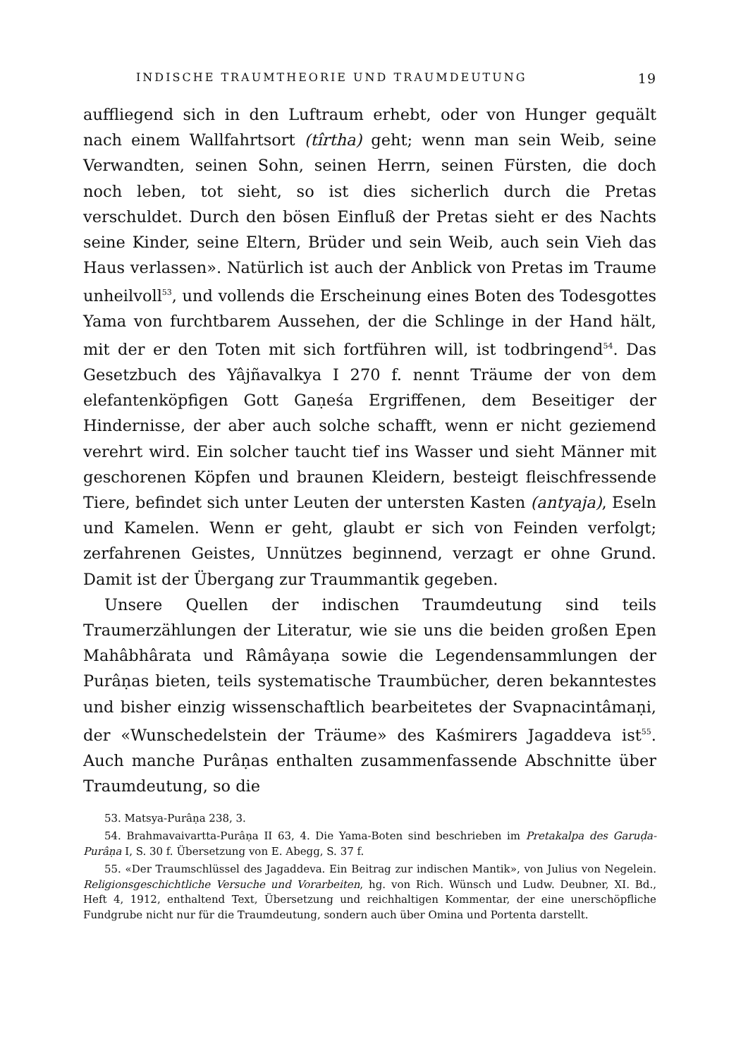INDISCHE TRAUMTHEORIE UND TRAUMDEUTUNG 19
auffliegend sich in den Luftraum erhebt, oder von Hunger gequält nach einem Wallfahrtsort (tîrtha) geht; wenn man sein Weib, seine Verwandten, seinen Sohn, seinen Herrn, seinen Fürsten, die doch noch leben, tot sieht, so ist dies sicherlich durch die Pretas verschuldet. Durch den bösen Einfluß der Pretas sieht er des Nachts seine Kinder, seine Eltern, Brüder und sein Weib, auch sein Vieh das Haus verlassen». Natürlich ist auch der Anblick von Pretas im Traume unheilvoll<sup>53</sup>, und vollends die Erscheinung eines Boten des Todesgottes Yama von furchtbarem Aussehen, der die Schlinge in der Hand hält, mit der er den Toten mit sich fortführen will, ist todbringend<sup>54</sup>. Das Gesetzbuch des Yâjñavalkya I 270 f. nennt Träume der von dem elefantenköpfigen Gott Gaṇeśa Ergriffenen, dem Beseitiger der Hindernisse, der aber auch solche schafft, wenn er nicht geziemend verehrt wird. Ein solcher taucht tief ins Wasser und sieht Männer mit geschorenen Köpfen und braunen Kleidern, besteigt fleischfressende Tiere, befindet sich unter Leuten der untersten Kasten (antyaja), Eseln und Kamelen. Wenn er geht, glaubt er sich von Feinden verfolgt; zerfahrenen Geistes, Unnützes beginnend, verzagt er ohne Grund. Damit ist der Übergang zur Traummantik gegeben.
Unsere Quellen der indischen Traumdeutung sind teils Traumerzählungen der Literatur, wie sie uns die beiden großen Epen Mahâbhârata und Râmâyaṇa sowie die Legendensammlungen der Purâṇas bieten, teils systematische Traumbücher, deren bekanntestes und bisher einzig wissenschaftlich bearbeitetes der Svapnacintâmaṇi, der «Wunschedelstein der Träume» des Kaśmirers Jagaddeva ist<sup>55</sup>. Auch manche Purâṇas enthalten zusammenfassende Abschnitte über Traumdeutung, so die
53. Matsya-Purâṇa 238, 3.
54. Brahmavaivartta-Purâṇa II 63, 4. Die Yama-Boten sind beschrieben im Pretakalpa des Garuḍa-Purâṇa I, S. 30 f. Übersetzung von E. Abegg, S. 37 f.
55. «Der Traumschlüssel des Jagaddeva. Ein Beitrag zur indischen Mantik», von Julius von Negelein. Religionsgeschichtliche Versuche und Vorarbeiten, hg. von Rich. Wünsch und Ludw. Deubner, XI. Bd., Heft 4, 1912, enthaltend Text, Übersetzung und reichhaltigen Kommentar, der eine unerschöpfliche Fundgrube nicht nur für die Traumdeutung, sondern auch über Omina und Portenta darstellt.